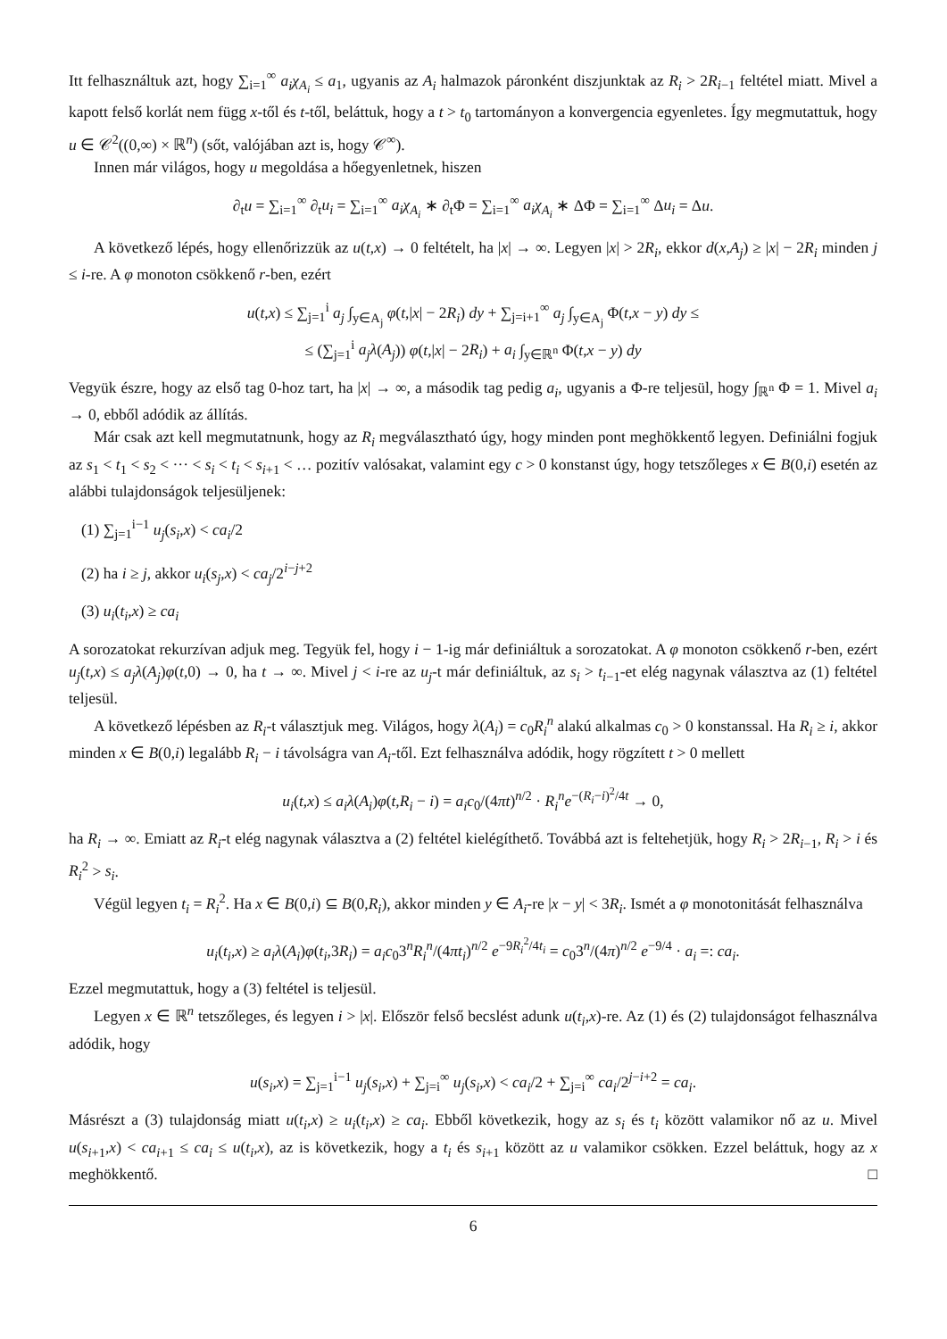Itt felhasználtuk azt, hogy ∑<sub>i=1</sub><sup>∞</sup> a<sub>i</sub>χ<sub>A<sub>i</sub></sub> ≤ a<sub>1</sub>, ugyanis az A<sub>i</sub> halmazok páronként diszjunktak az R<sub>i</sub> > 2R<sub>i−1</sub> feltétel miatt. Mivel a kapott felső korlát nem függ x-től és t-től, beláttuk, hogy a t > t<sub>0</sub> tartományon a konvergencia egyenletes. Így megmutattuk, hogy u ∈ 𝒞<sup>2</sup>((0,∞) × ℝ<sup>n</sup>) (sőt, valójában azt is, hogy 𝒞<sup>∞</sup>).
Innen már világos, hogy u megoldása a hőegyenletnek, hiszen
∂<sub>t</sub>u = ∑<sub>i=1</sub><sup>∞</sup> ∂<sub>t</sub>u<sub>i</sub> = ∑<sub>i=1</sub><sup>∞</sup> a<sub>i</sub>χ<sub>A<sub>i</sub></sub> ∗ ∂<sub>t</sub>Φ = ∑<sub>i=1</sub><sup>∞</sup> a<sub>i</sub>χ<sub>A<sub>i</sub></sub> ∗ ΔΦ = ∑<sub>i=1</sub><sup>∞</sup> Δu<sub>i</sub> = Δu.
A következő lépés, hogy ellenőrizzük az u(t,x) → 0 feltételt, ha |x| → ∞. Legyen |x| > 2R<sub>i</sub>, ekkor d(x,A<sub>j</sub>) ≥ |x| − 2R<sub>i</sub> minden j ≤ i-re. A φ monoton csökkenő r-ben, ezért
u(t,x) ≤ ∑<sub>j=1</sub><sup>i</sup> a<sub>j</sub> ∫<sub>y∈A<sub>j</sub></sub> φ(t,|x| − 2R<sub>i</sub>) dy + ∑<sub>j=i+1</sub><sup>∞</sup> a<sub>j</sub> ∫<sub>y∈A<sub>j</sub></sub> Φ(t,x − y) dy ≤
≤ (∑<sub>j=1</sub><sup>i</sup> a<sub>j</sub>λ(A<sub>j</sub>)) φ(t,|x| − 2R<sub>i</sub>) + a<sub>i</sub> ∫<sub>y∈ℝ<sup>n</sup></sub> Φ(t,x − y) dy
Vegyük észre, hogy az első tag 0-hoz tart, ha |x| → ∞, a második tag pedig a<sub>i</sub>, ugyanis a Φ-re teljesül, hogy ∫<sub>ℝ<sup>n</sup></sub> Φ = 1. Mivel a<sub>i</sub> → 0, ebből adódik az állítás.
Már csak azt kell megmutatnunk, hogy az R<sub>i</sub> megválasztható úgy, hogy minden pont meghökkentő legyen. Definiálni fogjuk az s<sub>1</sub> < t<sub>1</sub> < s<sub>2</sub> < ··· < s<sub>i</sub> < t<sub>i</sub> < s<sub>i+1</sub> < … pozitív valósakat, valamint egy c > 0 konstanst úgy, hogy tetszőleges x ∈ B(0,i) esetén az alábbi tulajdonságok teljesüljenek:
(1) ∑<sub>j=1</sub><sup>i−1</sup> u<sub>j</sub>(s<sub>i</sub>,x) < ca<sub>i</sub>/2
(2) ha i ≥ j, akkor u<sub>i</sub>(s<sub>j</sub>,x) < ca<sub>j</sub>/2<sup>i−j+2</sup>
(3) u<sub>i</sub>(t<sub>i</sub>,x) ≥ ca<sub>i</sub>
A sorozatokat rekurzívan adjuk meg. Tegyük fel, hogy i − 1-ig már definiáltuk a sorozatokat. A φ monoton csökkenő r-ben, ezért u<sub>j</sub>(t,x) ≤ a<sub>j</sub>λ(A<sub>j</sub>)φ(t,0) → 0, ha t → ∞. Mivel j < i-re az u<sub>j</sub>-t már definiáltuk, az s<sub>i</sub> > t<sub>i−1</sub>-et elég nagynak választva az (1) feltétel teljesül.
A következő lépésben az R<sub>i</sub>-t választjuk meg. Világos, hogy λ(A<sub>i</sub>) = c<sub>0</sub>R<sub>i</sub><sup>n</sup> alakú alkalmas c<sub>0</sub> > 0 konstanssal. Ha R<sub>i</sub> ≥ i, akkor minden x ∈ B(0,i) legalább R<sub>i</sub> − i távolságra van A<sub>i</sub>-től. Ezt felhasználva adódik, hogy rögzített t > 0 mellett
u<sub>i</sub>(t,x) ≤ a<sub>i</sub>λ(A<sub>i</sub>)φ(t,R<sub>i</sub> − i) = a<sub>i</sub>c<sub>0</sub>/(4πt)<sup>n/2</sup> · R<sub>i</sub><sup>n</sup>e<sup>−(R<sub>i</sub>−i)<sup>2</sup>/4t</sup> → 0,
ha R<sub>i</sub> → ∞. Emiatt az R<sub>i</sub>-t elég nagynak választva a (2) feltétel kielégíthető. Továbbá azt is feltehetjük, hogy R<sub>i</sub> > 2R<sub>i−1</sub>, R<sub>i</sub> > i és R<sub>i</sub><sup>2</sup> > s<sub>i</sub>.
Végül legyen t<sub>i</sub> = R<sub>i</sub><sup>2</sup>. Ha x ∈ B(0,i) ⊆ B(0,R<sub>i</sub>), akkor minden y ∈ A<sub>i</sub>-re |x − y| < 3R<sub>i</sub>. Ismét a φ monotonitását felhasználva
u<sub>i</sub>(t<sub>i</sub>,x) ≥ a<sub>i</sub>λ(A<sub>i</sub>)φ(t<sub>i</sub>,3R<sub>i</sub>) = a<sub>i</sub>c<sub>0</sub>3<sup>n</sup>R<sub>i</sub><sup>n</sup>/(4πt<sub>i</sub>)<sup>n/2</sup> e<sup>−9R<sub>i</sub><sup>2</sup>/4t<sub>i</sub></sup> = c<sub>0</sub>3<sup>n</sup>/(4π)<sup>n/2</sup> e<sup>−9/4</sup> · a<sub>i</sub> =: ca<sub>i</sub>.
Ezzel megmutattuk, hogy a (3) feltétel is teljesül.
Legyen x ∈ ℝ<sup>n</sup> tetszőleges, és legyen i > |x|. Először felső becslést adunk u(t<sub>i</sub>,x)-re. Az (1) és (2) tulajdonságot felhasználva adódik, hogy
u(s<sub>i</sub>,x) = ∑<sub>j=1</sub><sup>i−1</sup> u<sub>j</sub>(s<sub>i</sub>,x) + ∑<sub>j=i</sub><sup>∞</sup> u<sub>j</sub>(s<sub>i</sub>,x) < ca<sub>i</sub>/2 + ∑<sub>j=i</sub><sup>∞</sup> ca<sub>i</sub>/2<sup>j−i+2</sup> = ca<sub>i</sub>.
Másrészt a (3) tulajdonság miatt u(t<sub>i</sub>,x) ≥ u<sub>i</sub>(t<sub>i</sub>,x) ≥ ca<sub>i</sub>. Ebből következik, hogy az s<sub>i</sub> és t<sub>i</sub> között valamikor nő az u. Mivel u(s<sub>i+1</sub>,x) < ca<sub>i+1</sub> ≤ ca<sub>i</sub> ≤ u(t<sub>i</sub>,x), az is következik, hogy a t<sub>i</sub> és s<sub>i+1</sub> között az u valamikor csökken. Ezzel beláttuk, hogy az x meghökkentő. □
6